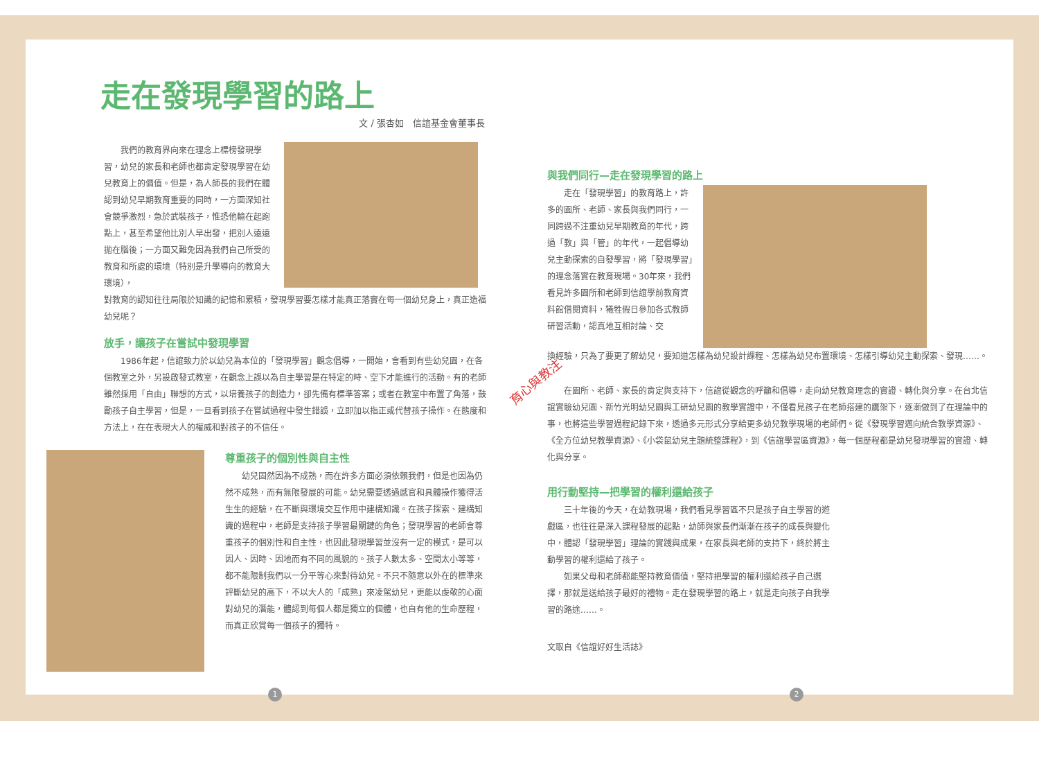走在發現學習的路上
文 / 張杏如　信誼基金會董事長
我們的教育界向來在理念上標榜發現學習，幼兒的家長和老師也都肯定發現學習在幼兒教育上的價值。但是，為人師長的我們在體認到幼兒早期教育重要的同時，一方面深知社會競爭激烈，急於武裝孩子，惟恐他輸在起跑點上，甚至希望他比別人早出發，把別人遠遠拋在腦後；一方面又難免因為我們自己所受的教育和所處的環境（特別是升學導向的教育大環境），
對教育的認知往往局限於知識的記憶和累積，發現學習要怎樣才能真正落實在每一個幼兒身上，真正造福幼兒呢？
放手，讓孩子在嘗試中發現學習
1986年起，信誼致力於以幼兒為本位的「發現學習」觀念倡導，一開始，會看到有些幼兒園，在各個教室之外，另設啟發式教室，在觀念上誤以為自主學習是在特定的時、空下才能進行的活動。有的老師雖然採用「自由」聯想的方式，以培養孩子的創造力，卻先備有標準答案；或者在教室中布置了角落，鼓勵孩子自主學習，但是，一旦看到孩子在嘗試過程中發生錯誤，立即加以指正或代替孩子操作。在態度和方法上，在在表現大人的權威和對孩子的不信任。
尊重孩子的個別性與自主性
幼兒固然因為不成熟，而在許多方面必須依賴我們，但是也因為仍然不成熟，而有無限發展的可能。幼兒需要透過感官和具體操作獲得活生生的經驗，在不斷與環境交互作用中建構知識。在孩子探索、建構知識的過程中，老師是支持孩子學習最關鍵的角色；發現學習的老師會尊重孩子的個別性和自主性，也因此發現學習並沒有一定的模式，是可以因人、因時、因地而有不同的風貌的。孩子人數太多、空間太小等等，都不能限制我們以一分平等心來對待幼兒。不只不隨意以外在的標準來評斷幼兒的高下，不以大人的「成熟」來凌駕幼兒，更能以虔敬的心面對幼兒的潛能，體認到每個人都是獨立的個體，也自有他的生命歷程，而真正欣賞每一個孩子的獨特。
1
育心與教注
與我們同行—走在發現學習的路上
走在「發現學習」的教育路上，許多的園所、老師、家長與我們同行，一同跨過不注重幼兒早期教育的年代，跨過「教」與「管」的年代，一起倡導幼兒主動探索的自發學習，將「發現學習」的理念落實在教育現場。30年來，我們看見許多園所和老師到信誼學前教育資料館借閱資料，犧牲假日參加各式教師研習活動，認真地互相討論、交
換經驗，只為了要更了解幼兒，要知道怎樣為幼兒設計課程、怎樣為幼兒布置環境、怎樣引導幼兒主動探索、發現……。
在園所、老師、家長的肯定與支持下，信誼從觀念的呼籲和倡導，走向幼兒教育理念的實證、轉化與分享。在台北信誼實驗幼兒園、新竹光明幼兒園與工研幼兒園的教學實證中，不僅看見孩子在老師搭建的鷹架下，逐漸做到了在理論中的事，也將這些學習過程記錄下來，透過多元形式分享給更多幼兒教學現場的老師們。從《發現學習邁向統合教學資源》、《全方位幼兒教學資源》、《小袋鼠幼兒主題統整課程》，到《信誼學習區資源》，每一個歷程都是幼兒發現學習的實證、轉化與分享。
用行動堅持—把學習的權利還給孩子
三十年後的今天，在幼教現場，我們看見學習區不只是孩子自主學習的遊戲區，也往往是深入課程發展的起點，幼師與家長們漸漸在孩子的成長與變化中，體認「發現學習」理論的實踐與成果，在家長與老師的支持下，終於將主動學習的權利還給了孩子。
如果父母和老師都能堅持教育價值，堅持把學習的權利還給孩子自己選擇，那就是送給孩子最好的禮物。走在發現學習的路上，就是走向孩子自我學習的路途……。
文取自《信誼好好生活誌》
2